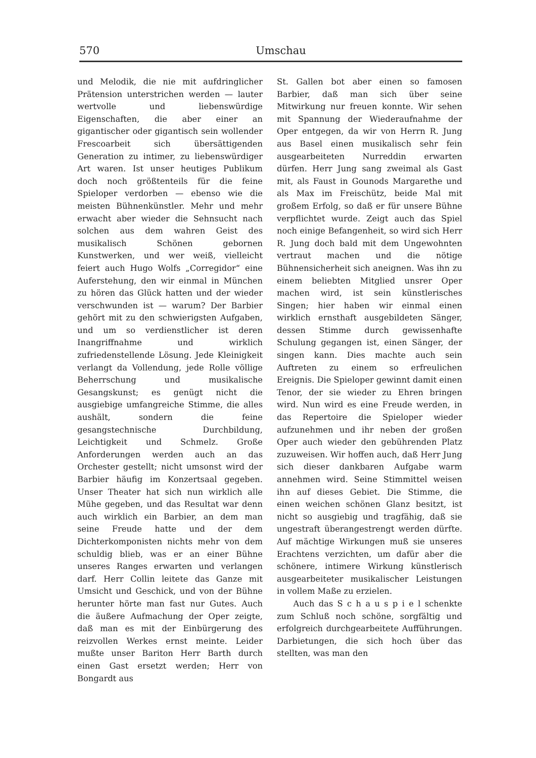570 Umschau
und Melodik, die nie mit aufdringlicher Prätension unterstrichen werden — lauter wertvolle und liebenswürdige Eigenschaften, die aber einer an gigantischer oder gigantisch sein wollender Frescoarbeit sich übersättigenden Generation zu intimer, zu liebenswürdiger Art waren. Ist unser heutiges Publikum doch noch größtenteils für die feine Spieloper verdorben — ebenso wie die meisten Bühnenkünstler. Mehr und mehr erwacht aber wieder die Sehnsucht nach solchen aus dem wahren Geist des musikalisch Schönen gebornen Kunstwerken, und wer weiß, vielleicht feiert auch Hugo Wolfs „Corregidor“ eine Auferstehung, den wir einmal in München zu hören das Glück hatten und der wieder verschwunden ist — warum? Der Barbier gehört mit zu den schwierigsten Aufgaben, und um so verdienstlicher ist deren Inangriffnahme und wirklich zufriedenstellende Lösung. Jede Kleinigkeit verlangt da Vollendung, jede Rolle völlige Beherrschung und musikalische Gesangskunst; es genügt nicht die ausgiebige umfangreiche Stimme, die alles aushält, sondern die feine gesangstechnische Durchbildung, Leichtigkeit und Schmelz. Große Anforderungen werden auch an das Orchester gestellt; nicht umsonst wird der Barbier häufig im Konzertsaal gegeben. Unser Theater hat sich nun wirklich alle Mühe gegeben, und das Resultat war denn auch wirklich ein Barbier, an dem man seine Freude hatte und der dem Dichterkomponisten nichts mehr von dem schuldig blieb, was er an einer Bühne unseres Ranges erwarten und verlangen darf. Herr Collin leitete das Ganze mit Umsicht und Geschick, und von der Bühne herunter hörte man fast nur Gutes. Auch die äußere Aufmachung der Oper zeigte, daß man es mit der Einbürgerung des reizvollen Werkes ernst meinte. Leider mußte unser Bariton Herr Barth durch einen Gast ersetzt werden; Herr von Bongardt aus
St. Gallen bot aber einen so famosen Barbier, daß man sich über seine Mitwirkung nur freuen konnte. Wir sehen mit Spannung der Wiederaufnahme der Oper entgegen, da wir von Herrn R. Jung aus Basel einen musikalisch sehr fein ausgearbeiteten Nurreddin erwarten dürfen. Herr Jung sang zweimal als Gast mit, als Faust in Gounods Margarethe und als Max im Freischütz, beide Mal mit großem Erfolg, so daß er für unsere Bühne verpflichtet wurde. Zeigt auch das Spiel noch einige Befangenheit, so wird sich Herr R. Jung doch bald mit dem Ungewohnten vertraut machen und die nötige Bühnensicherheit sich aneignen. Was ihn zu einem beliebten Mitglied unsrer Oper machen wird, ist sein künstlerisches Singen; hier haben wir einmal einen wirklich ernsthaft ausgebildeten Sänger, dessen Stimme durch gewissenhafte Schulung gegangen ist, einen Sänger, der singen kann. Dies machte auch sein Auftreten zu einem so erfreulichen Ereignis. Die Spieloper gewinnt damit einen Tenor, der sie wieder zu Ehren bringen wird. Nun wird es eine Freude werden, in das Repertoire die Spieloper wieder aufzunehmen und ihr neben der großen Oper auch wieder den gebührenden Platz zuzuweisen. Wir hoffen auch, daß Herr Jung sich dieser dankbaren Aufgabe warm annehmen wird. Seine Stimmittel weisen ihn auf dieses Gebiet. Die Stimme, die einen weichen schönen Glanz besitzt, ist nicht so ausgiebig und tragfähig, daß sie ungestraft überangestrengt werden dürfte. Auf mächtige Wirkungen muß sie unseres Erachtens verzichten, um dafür aber die schönere, intimere Wirkung künstlerisch ausgearbeiteter musikalischer Leistungen in vollem Maße zu erzielen.
Auch das S c h a u s p i e l schenkte zum Schluß noch schöne, sorgfältig und erfolgreich durchgearbeitete Aufführungen. Darbietungen, die sich hoch über das stellten, was man den